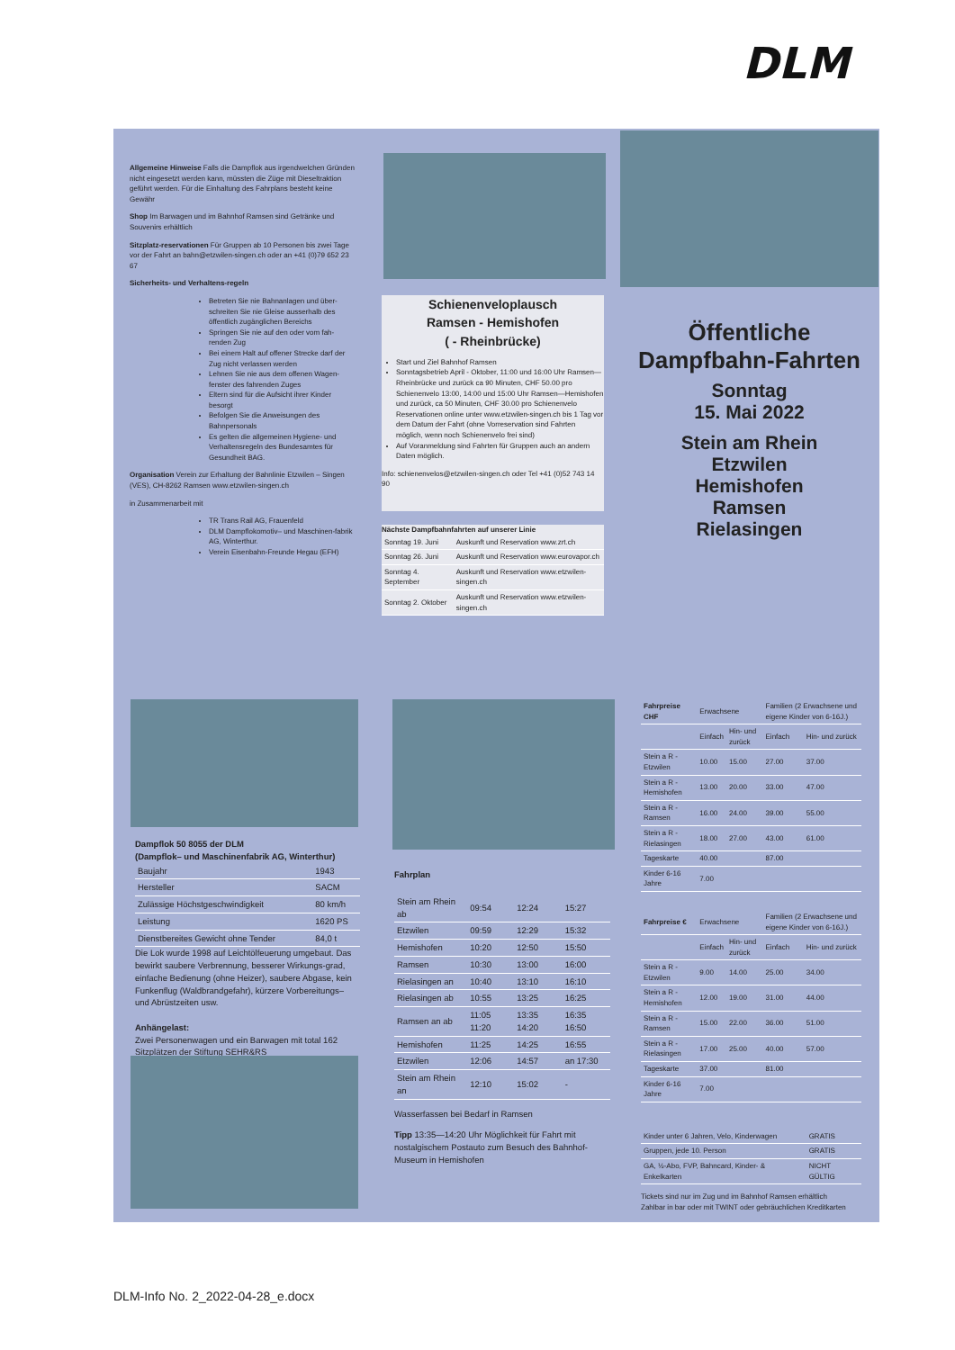DLM
Allgemeine Hinweise Falls die Dampflok aus irgendwelchen Gründen nicht eingesetzt werden kann, müssten die Züge mit Dieseltraktion geführt werden. Für die Einhaltung des Fahrplans besteht keine Gewähr
Shop Im Barwagen und im Bahnhof Ramsen sind Getränke und Souvenirs erhältlich
Sitzplatz-reservationen Für Gruppen ab 10 Personen bis zwei Tage vor der Fahrt an bahn@etzwilen-singen.ch oder an +41 (0)79 652 23 67
Sicherheits- und Verhaltens-regeln
Betreten Sie nie Bahnanlagen und über-schreiten Sie nie Gleise ausserhalb des öffentlich zugänglichen Bereichs
Springen Sie nie auf den oder vom fah-renden Zug
Bei einem Halt auf offener Strecke darf der Zug nicht verlassen werden
Lehnen Sie nie aus dem offenen Wagen-fenster des fahrenden Zuges
Eltern sind für die Aufsicht ihrer Kinder besorgt
Befolgen Sie die Anweisungen des Bahnpersonals
Es gelten die allgemeinen Hygiene- und Verhaltensregeln des Bundesamtes für Gesundheit BAG.
Organisation Verein zur Erhaltung der Bahnlinie Etzwilen – Singen (VES), CH-8262 Ramsen www.etzwilen-singen.ch
in Zusammenarbeit mit
TR Trans Rail AG, Frauenfeld
DLM Dampflokomotiv– und Maschinen-fabrik AG, Winterthur.
Verein Eisenbahn-Freunde Hegau (EFH)
Schienenveloplausch
Ramsen - Hemishofen
( - Rheinbrücke)
Start und Ziel Bahnhof Ramsen
Sonntagsbetrieb April - Oktober, 11:00 und 16:00 Uhr Ramsen—Rheinbrücke und zurück ca 90 Minuten, CHF 50.00 pro Schienenvelo 13:00, 14:00 und 15:00 Uhr Ramsen—Hemishofen und zurück, ca 50 Minuten, CHF 30.00 pro Schienenvelo Reservationen online unter www.etzwilen-singen.ch bis 1 Tag vor dem Datum der Fahrt (ohne Vorreservation sind Fahrten möglich, wenn noch Schienenvelo frei sind)
Auf Voranmeldung sind Fahrten für Gruppen auch an andern Daten möglich.
Info: schienenvelos@etzwilen-singen.ch oder Tel +41 (0)52 743 14 90
Nächste Dampfbahnfahrten auf unserer Linie
| Sonntag 19. Juni | Auskunft und Reservation www.zrt.ch |
| Sonntag 26. Juni | Auskunft und Reservation www.eurovapor.ch |
| Sonntag 4. September | Auskunft und Reservation www.etzwilen-singen.ch |
| Sonntag 2. Oktober | Auskunft und Reservation www.etzwilen-singen.ch |
Öffentliche Dampfbahn-Fahrten
Sonntag
15. Mai 2022
Stein am Rhein
Etzwilen
Hemishofen
Ramsen
Rielasingen
Dampflok 50 8055 der DLM
(Dampflok– und Maschinenfabrik AG, Winterthur)
| Baujahr | 1943 |
| Hersteller | SACM |
| Zulässige Höchstgeschwindigkeit | 80 km/h |
| Leistung | 1620 PS |
| Dienstbereites Gewicht ohne Tender | 84,0 t |
Die Lok wurde 1998 auf Leichtölfeuerung umgebaut. Das bewirkt saubere Verbrennung, besserer Wirkungs-grad, einfache Bedienung (ohne Heizer), saubere Abgase, kein Funkenflug (Waldbrandgefahr), kürzere Vorbereitungs– und Abrüstzeiten usw.
Anhängelast:
Zwei Personenwagen und ein Barwagen mit total 162 Sitzplätzen der Stiftung SEHR&RS
Fahrplan
| Stein am Rhein ab | 09:54 | 12:24 | 15:27 |
| Etzwilen | 09:59 | 12:29 | 15:32 |
| Hemishofen | 10:20 | 12:50 | 15:50 |
| Ramsen | 10:30 | 13:00 | 16:00 |
| Rielasingen an | 10:40 | 13:10 | 16:10 |
| Rielasingen ab | 10:55 | 13:25 | 16:25 |
| Ramsen an ab | 11:05 11:20 | 13:35 14:20 | 16:35 16:50 |
| Hemishofen | 11:25 | 14:25 | 16:55 |
| Etzwilen | 12:06 | 14:57 | an 17:30 |
| Stein am Rhein an | 12:10 | 15:02 | - |
Wasserfassen bei Bedarf in Ramsen
Tipp 13:35—14:20 Uhr Möglichkeit für Fahrt mit nostalgischem Postauto zum Besuch des Bahnhof-Museum in Hemishofen
| Fahrpreise CHF | Erwachsene | | Familien (2 Erwachsene und eigene Kinder von 6-16J.) | |
| --- | --- | --- | --- | --- |
| | Einfach | Hin- und zurück | Einfach | Hin- und zurück |
| Stein a R - Etzwilen | 10.00 | 15.00 | 27.00 | 37.00 |
| Stein a R - Hemishofen | 13.00 | 20.00 | 33.00 | 47.00 |
| Stein a R - Ramsen | 16.00 | 24.00 | 39.00 | 55.00 |
| Stein a R - Rielasingen | 18.00 | 27.00 | 43.00 | 61.00 |
| Tageskarte | 40.00 | | 87.00 | |
| Kinder 6-16 Jahre | 7.00 | | | |
| Fahrpreise € | Erwachsene | | Familien (2 Erwachsene und eigene Kinder von 6-16J.) | |
| --- | --- | --- | --- | --- |
| | Einfach | Hin- und zurück | Einfach | Hin- und zurück |
| Stein a R - Etzwilen | 9.00 | 14.00 | 25.00 | 34.00 |
| Stein a R - Hemishofen | 12.00 | 19.00 | 31.00 | 44.00 |
| Stein a R - Ramsen | 15.00 | 22.00 | 36.00 | 51.00 |
| Stein a R - Rielasingen | 17.00 | 25.00 | 40.00 | 57.00 |
| Tageskarte | 37.00 | | 81.00 | |
| Kinder 6-16 Jahre | 7.00 | | | |
| Kinder unter 6 Jahren, Velo, Kinderwagen | GRATIS |
| Gruppen, jede 10. Person | GRATIS |
| GA, ½-Abo, FVP, Bahncard, Kinder- & Enkelkarten | NICHT GÜLTIG |
Tickets sind nur im Zug und im Bahnhof Ramsen erhältlich
Zahlbar in bar oder mit TWINT oder gebräuchlichen Kreditkarten
DLM-Info No. 2_2022-04-28_e.docx